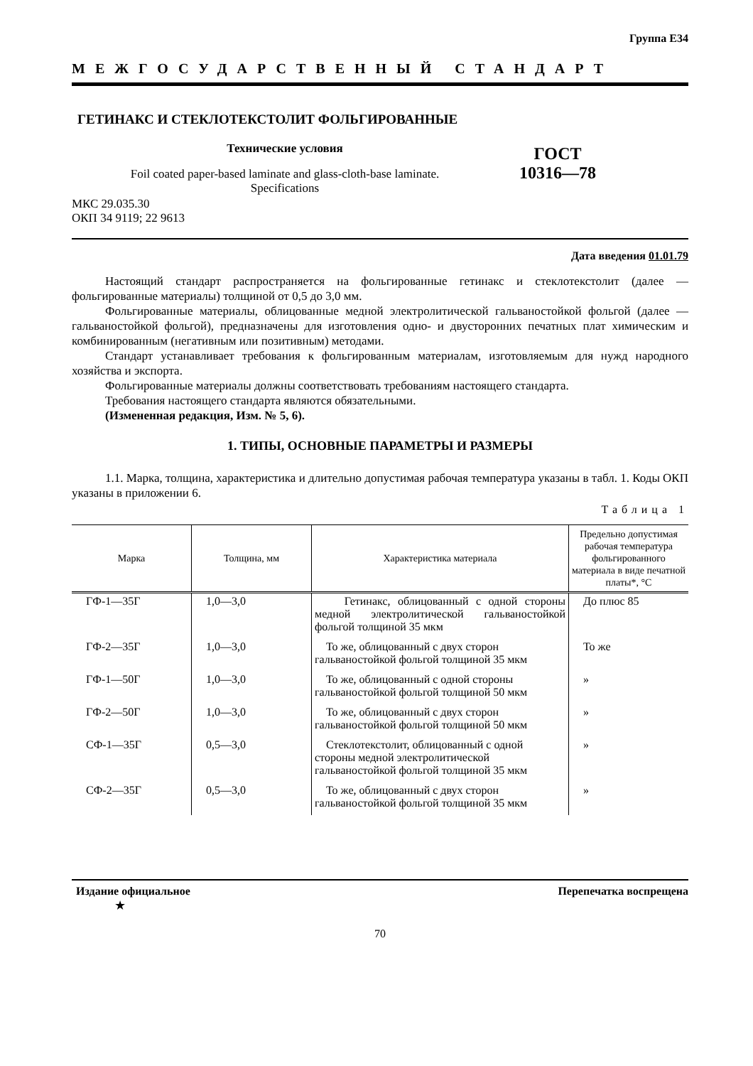Группа Е34
МЕЖГОСУДАРСТВЕННЫЙ СТАНДАРТ
ГЕТИНАКС И СТЕКЛОТЕКСТОЛИТ ФОЛЬГИРОВАННЫЕ
Технические условия
Foil coated paper-based laminate and glass-cloth-base laminate.
Specifications
МКС 29.035.30
ОКП 34 9119; 22 9613
ГОСТ
10316—78
Дата введения 01.01.79
Настоящий стандарт распространяется на фольгированные гетинакс и стеклотекстолит (далее — фольгированные материалы) толщиной от 0,5 до 3,0 мм.
Фольгированные материалы, облицованные медной электролитической гальваностойкой фольгой (далее — гальваностойкой фольгой), предназначены для изготовления одно- и двусторонних печатных плат химическим и комбинированным (негативным или позитивным) методами.
Стандарт устанавливает требования к фольгированным материалам, изготовляемым для нужд народного хозяйства и экспорта.
Фольгированные материалы должны соответствовать требованиям настоящего стандарта.
Требования настоящего стандарта являются обязательными.
(Измененная редакция, Изм. № 5, 6).
1. ТИПЫ, ОСНОВНЫЕ ПАРАМЕТРЫ И РАЗМЕРЫ
1.1. Марка, толщина, характеристика и длительно допустимая рабочая температура указаны в табл. 1. Коды ОКП указаны в приложении 6.
Таблица 1
| Марка | Толщина, мм | Характеристика материала | Предельно допустимая рабочая температура фольгированного материала в виде печатной платы*, °С |
| --- | --- | --- | --- |
| ГФ-1—35Г | 1,0—3,0 | Гетинакс, облицованный с одной стороны медной электролитической гальваностойкой фольгой толщиной 35 мкм | До плюс 85 |
| ГФ-2—35Г | 1,0—3,0 | То же, облицованный с двух сторон гальваностойкой фольгой толщиной 35 мкм | То же |
| ГФ-1—50Г | 1,0—3,0 | То же, облицованный с одной стороны гальваностойкой фольгой толщиной 50 мкм | » |
| ГФ-2—50Г | 1,0—3,0 | То же, облицованный с двух сторон гальваностойкой фольгой толщиной 50 мкм | » |
| СФ-1—35Г | 0,5—3,0 | Стеклотекстолит, облицованный с одной стороны медной электролитической гальваностойкой фольгой толщиной 35 мкм | » |
| СФ-2—35Г | 0,5—3,0 | То же, облицованный с двух сторон гальваностойкой фольгой толщиной 35 мкм | » |
Издание официальное Перепечатка воспрещена
★
70